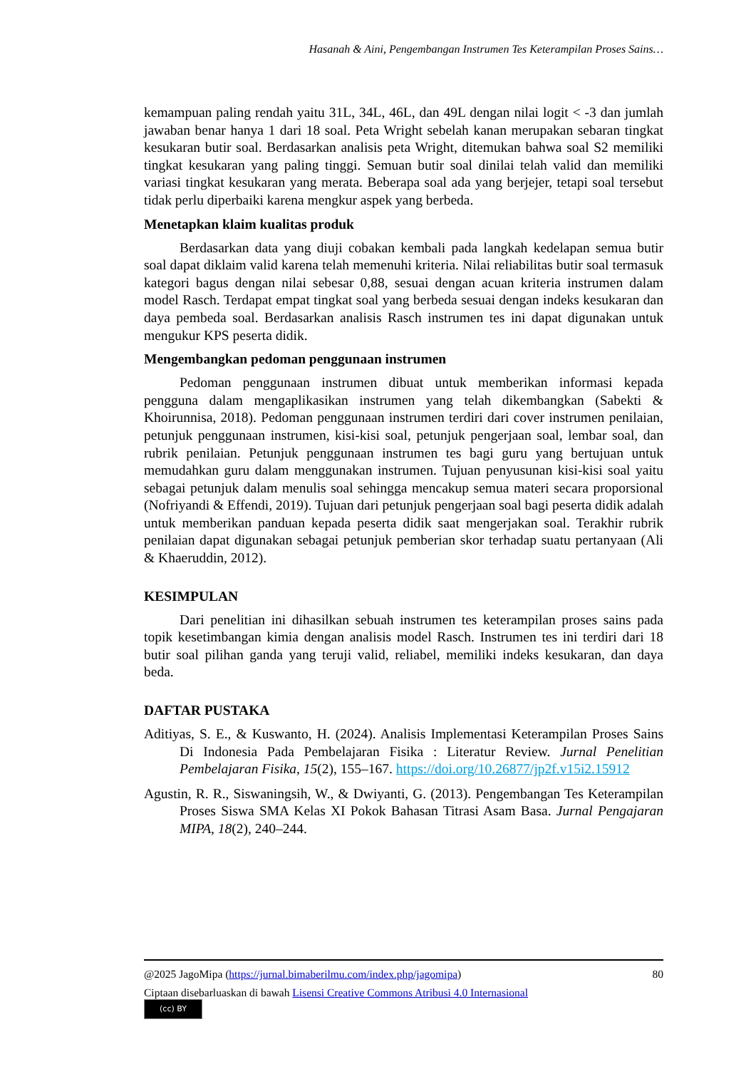Hasanah & Aini, Pengembangan Instrumen Tes Keterampilan Proses Sains…
kemampuan paling rendah yaitu 31L, 34L, 46L, dan 49L dengan nilai logit < -3 dan jumlah jawaban benar hanya 1 dari 18 soal. Peta Wright sebelah kanan merupakan sebaran tingkat kesukaran butir soal. Berdasarkan analisis peta Wright, ditemukan bahwa soal S2 memiliki tingkat kesukaran yang paling tinggi. Semuan butir soal dinilai telah valid dan memiliki variasi tingkat kesukaran yang merata. Beberapa soal ada yang berjejer, tetapi soal tersebut tidak perlu diperbaiki karena mengkur aspek yang berbeda.
Menetapkan klaim kualitas produk
Berdasarkan data yang diuji cobakan kembali pada langkah kedelapan semua butir soal dapat diklaim valid karena telah memenuhi kriteria. Nilai reliabilitas butir soal termasuk kategori bagus dengan nilai sebesar 0,88, sesuai dengan acuan kriteria instrumen dalam model Rasch. Terdapat empat tingkat soal yang berbeda sesuai dengan indeks kesukaran dan daya pembeda soal. Berdasarkan analisis Rasch instrumen tes ini dapat digunakan untuk mengukur KPS peserta didik.
Mengembangkan pedoman penggunaan instrumen
Pedoman penggunaan instrumen dibuat untuk memberikan informasi kepada pengguna dalam mengaplikasikan instrumen yang telah dikembangkan (Sabekti & Khoirunnisa, 2018). Pedoman penggunaan instrumen terdiri dari cover instrumen penilaian, petunjuk penggunaan instrumen, kisi-kisi soal, petunjuk pengerjaan soal, lembar soal, dan rubrik penilaian. Petunjuk penggunaan instrumen tes bagi guru yang bertujuan untuk memudahkan guru dalam menggunakan instrumen. Tujuan penyusunan kisi-kisi soal yaitu sebagai petunjuk dalam menulis soal sehingga mencakup semua materi secara proporsional (Nofriyandi & Effendi, 2019). Tujuan dari petunjuk pengerjaan soal bagi peserta didik adalah untuk memberikan panduan kepada peserta didik saat mengerjakan soal. Terakhir rubrik penilaian dapat digunakan sebagai petunjuk pemberian skor terhadap suatu pertanyaan (Ali & Khaeruddin, 2012).
KESIMPULAN
Dari penelitian ini dihasilkan sebuah instrumen tes keterampilan proses sains pada topik kesetimbangan kimia dengan analisis model Rasch. Instrumen tes ini terdiri dari 18 butir soal pilihan ganda yang teruji valid, reliabel, memiliki indeks kesukaran, dan daya beda.
DAFTAR PUSTAKA
Aditiyas, S. E., & Kuswanto, H. (2024). Analisis Implementasi Keterampilan Proses Sains Di Indonesia Pada Pembelajaran Fisika : Literatur Review. Jurnal Penelitian Pembelajaran Fisika, 15(2), 155–167. https://doi.org/10.26877/jp2f.v15i2.15912
Agustin, R. R., Siswaningsih, W., & Dwiyanti, G. (2013). Pengembangan Tes Keterampilan Proses Siswa SMA Kelas XI Pokok Bahasan Titrasi Asam Basa. Jurnal Pengajaran MIPA, 18(2), 240–244.
@2025 JagoMipa (https://jurnal.bimaberilmu.com/index.php/jagomipa) 80
Ciptaan disebarluaskan di bawah Lisensi Creative Commons Atribusi 4.0 Internasional
(cc) BY